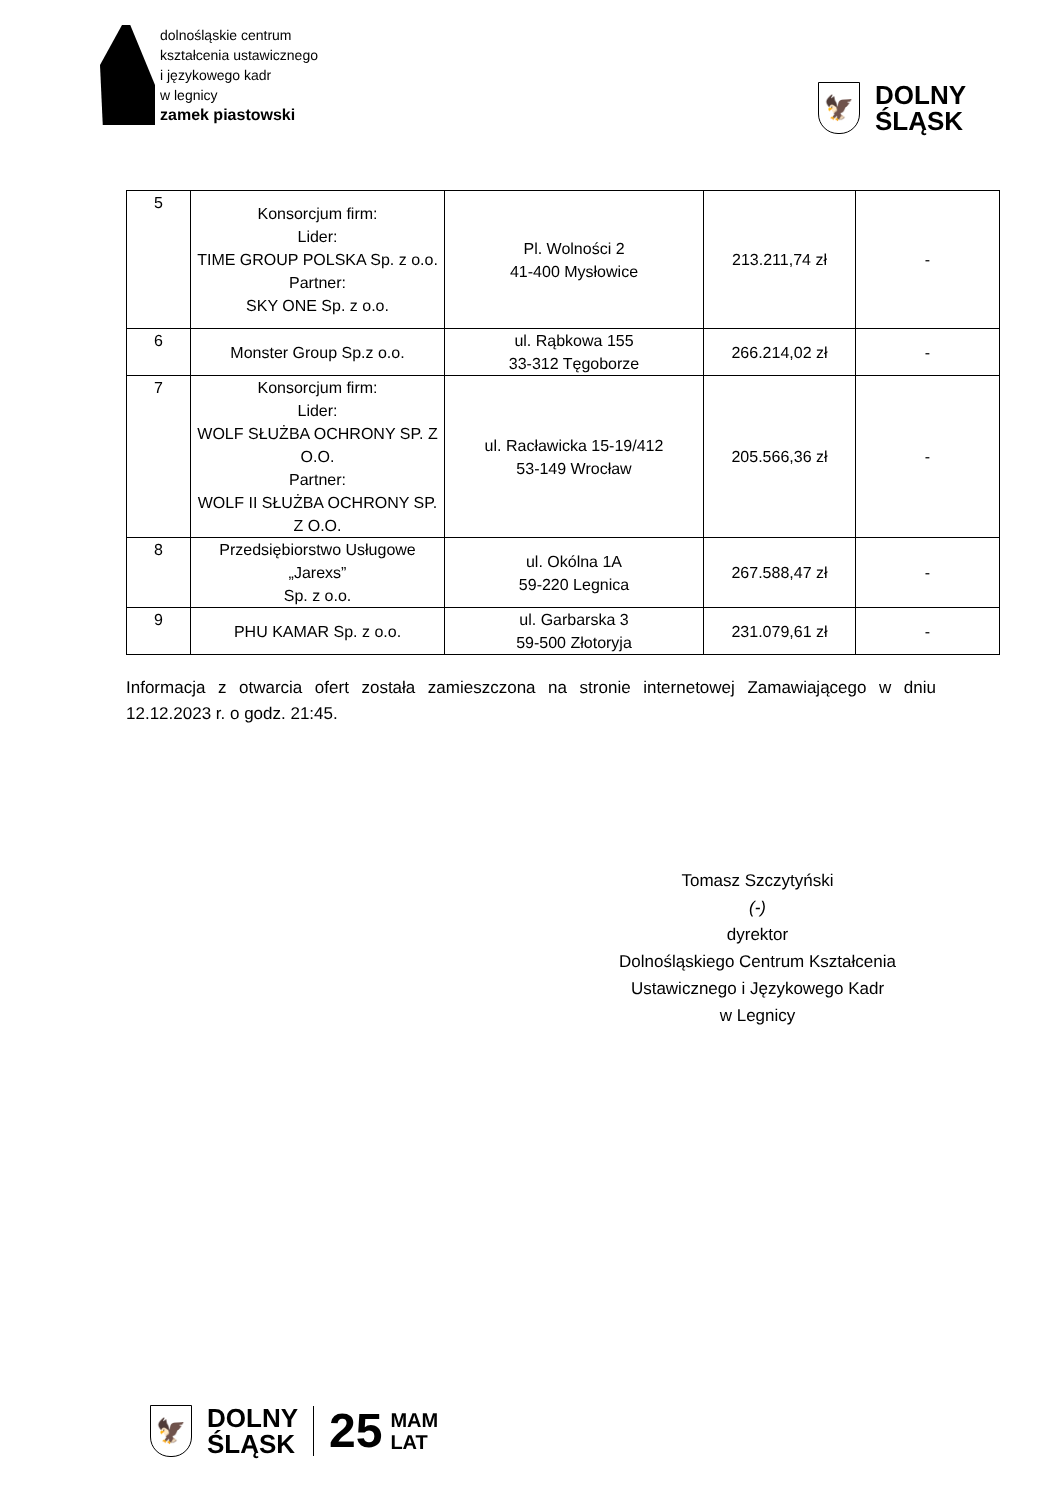dolnośląskie centrum
kształcenia ustawicznego
i językowego kadr
w legnicy
zamek piastowski
🦅
DOLNY
ŚLĄSK
| 5 | Konsorcjum firm: Lider: TIME GROUP POLSKA Sp. z o.o. Partner: SKY ONE Sp. z o.o. | Pl. Wolności 2 41-400 Mysłowice | 213.211,74 zł | - |
| 6 | Monster Group Sp.z o.o. | ul. Rąbkowa 155 33-312 Tęgoborze | 266.214,02 zł | - |
| 7 | Konsorcjum firm: Lider: WOLF SŁUŻBA OCHRONY SP. Z O.O. Partner: WOLF II SŁUŻBA OCHRONY SP. Z O.O. | ul. Racławicka 15-19/412 53-149 Wrocław | 205.566,36 zł | - |
| 8 | Przedsiębiorstwo Usługowe „Jarexs” Sp. z o.o. | ul. Okólna 1A 59-220 Legnica | 267.588,47 zł | - |
| 9 | PHU KAMAR Sp. z o.o. | ul. Garbarska 3 59-500 Złotoryja | 231.079,61 zł | - |
Informacja z otwarcia ofert została zamieszczona na stronie internetowej Zamawiającego w dniu 12.12.2023 r. o godz. 21:45.
Tomasz Szczytyński
(-)
dyrektor
Dolnośląskiego Centrum Kształcenia Ustawicznego i Językowego Kadr
w Legnicy
🦅
DOLNY
ŚLĄSK
25
MAM
LAT